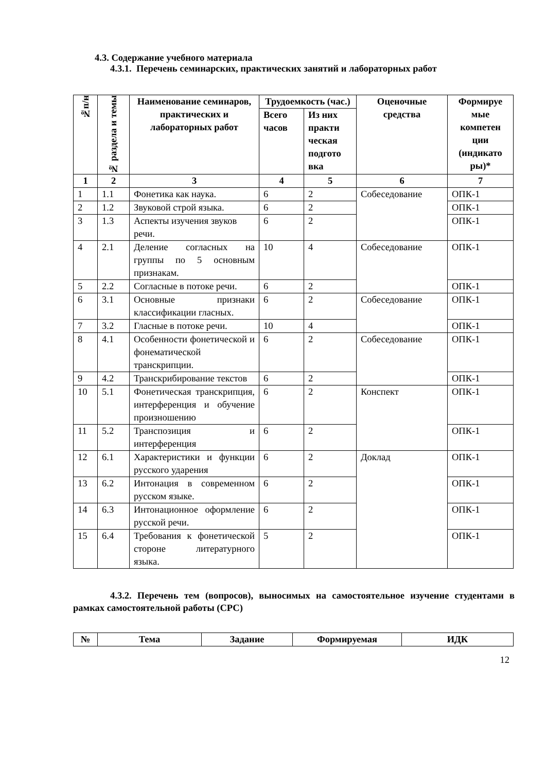4.3. Содержание учебного материала
4.3.1. Перечень семинарских, практических занятий и лабораторных работ
| №п/н | № раздела и темы | Наименование семинаров, практических и лабораторных работ | Трудоемкость (час.) | | Оценочные средства | Формируе мые компетен ции (индикато ры)* |
| --- | --- | --- | --- | --- | --- | --- |
| | | | Всего часов | Из них практи ческая подгото вка | | |
| 1 | 2 | 3 | 4 | 5 | 6 | 7 |
| 1 | 1.1 | Фонетика как наука. | 6 | 2 | Собеседование | ОПК-1 |
| 2 | 1.2 | Звуковой строй языка. | 6 | 2 | | ОПК-1 |
| 3 | 1.3 | Аспекты изучения звуков речи. | 6 | 2 | | ОПК-1 |
| 4 | 2.1 | Деление согласных на группы по 5 основным признакам. | 10 | 4 | Собеседование | ОПК-1 |
| 5 | 2.2 | Согласные в потоке речи. | 6 | 2 | | ОПК-1 |
| 6 | 3.1 | Основные признаки классификации гласных. | 6 | 2 | Собеседование | ОПК-1 |
| 7 | 3.2 | Гласные в потоке речи. | 10 | 4 | | ОПК-1 |
| 8 | 4.1 | Особенности фонетической и фонематической транскрипции. | 6 | 2 | Собеседование | ОПК-1 |
| 9 | 4.2 | Транскрибирование текстов | 6 | 2 | | ОПК-1 |
| 10 | 5.1 | Фонетическая транскрипция, интерференция и обучение произношению | 6 | 2 | Конспект | ОПК-1 |
| 11 | 5.2 | Транспозиция и интерференция | 6 | 2 | | ОПК-1 |
| 12 | 6.1 | Характеристики и функции русского ударения | 6 | 2 | Доклад | ОПК-1 |
| 13 | 6.2 | Интонация в современном русском языке. | 6 | 2 | | ОПК-1 |
| 14 | 6.3 | Интонационное оформление русской речи. | 6 | 2 | | ОПК-1 |
| 15 | 6.4 | Требования к фонетической стороне литературного языка. | 5 | 2 | | ОПК-1 |
4.3.2. Перечень тем (вопросов), выносимых на самостоятельное изучение студентами в рамках самостоятельной работы (СРС)
| № | Тема | Задание | Формируемая | ИДК |
| --- | --- | --- | --- | --- |
12